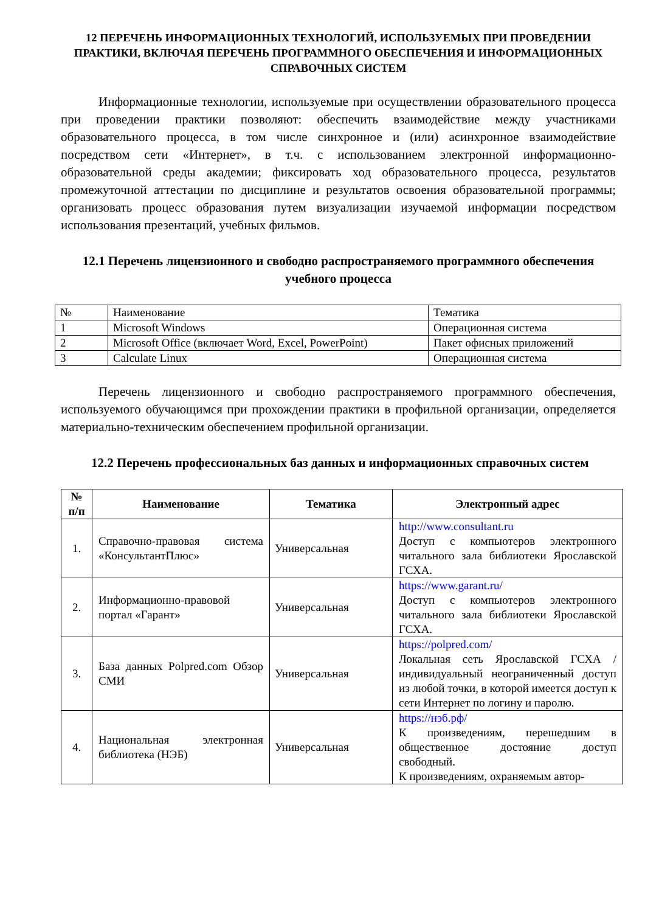12 ПЕРЕЧЕНЬ ИНФОРМАЦИОННЫХ ТЕХНОЛОГИЙ, ИСПОЛЬЗУЕМЫХ ПРИ ПРОВЕДЕНИИ ПРАКТИКИ, ВКЛЮЧАЯ ПЕРЕЧЕНЬ ПРОГРАММНОГО ОБЕСПЕЧЕНИЯ И ИНФОРМАЦИОННЫХ СПРАВОЧНЫХ СИСТЕМ
Информационные технологии, используемые при осуществлении образовательного процесса при проведении практики позволяют: обеспечить взаимодействие между участниками образовательного процесса, в том числе синхронное и (или) асинхронное взаимодействие посредством сети «Интернет», в т.ч. с использованием электронной информационно-образовательной среды академии; фиксировать ход образовательного процесса, результатов промежуточной аттестации по дисциплине и результатов освоения образовательной программы; организовать процесс образования путем визуализации изучаемой информации посредством использования презентаций, учебных фильмов.
12.1 Перечень лицензионного и свободно распространяемого программного обеспечения учебного процесса
| № | Наименование | Тематика |
| 1 | Microsoft Windows | Операционная система |
| 2 | Microsoft Office (включает Word, Excel, PowerPoint) | Пакет офисных приложений |
| 3 | Calculate Linux | Операционная система |
Перечень лицензионного и свободно распространяемого программного обеспечения, используемого обучающимся при прохождении практики в профильной организации, определяется материально-техническим обеспечением профильной организации.
12.2 Перечень профессиональных баз данных и информационных справочных систем
| № п/п | Наименование | Тематика | Электронный адрес |
| --- | --- | --- | --- |
| 1. | Справочно-правовая система «КонсультантПлюс» | Универсальная | http://www.consultant.ru Доступ с компьютеров электронного читального зала библиотеки Ярославской ГСХА. |
| 2. | Информационно-правовой портал «Гарант» | Универсальная | https://www.garant.ru/ Доступ с компьютеров электронного читального зала библиотеки Ярославской ГСХА. |
| 3. | База данных Polpred.com Обзор СМИ | Универсальная | https://polpred.com/ Локальная сеть Ярославской ГСХА / индивидуальный неограниченный доступ из любой точки, в которой имеется доступ к сети Интернет по логину и паролю. |
| 4. | Национальная электронная библиотека (НЭБ) | Универсальная | https://нэб.рф/ К произведениям, перешедшим в общественное достояние доступ свободный. К произведениям, охраняемым автор- |